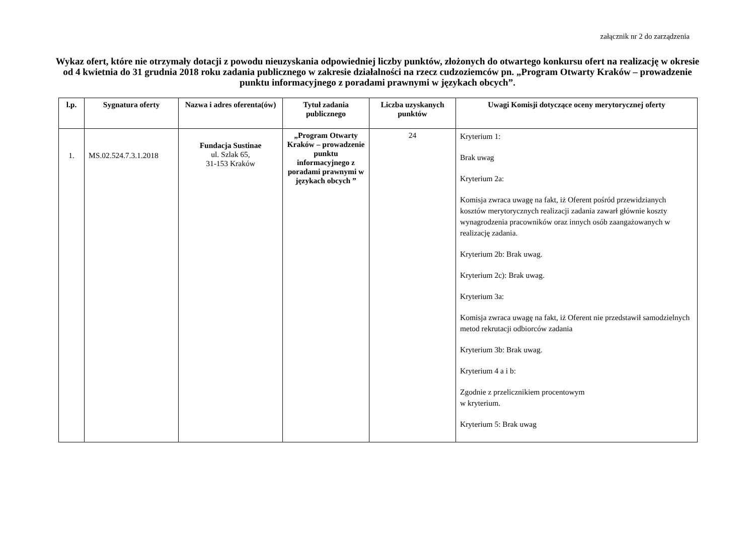załącznik nr 2 do zarządzenia
Wykaz ofert, które nie otrzymały dotacji z powodu nieuzyskania odpowiedniej liczby punktów, złożonych do otwartego konkursu ofert na realizację w okresie od 4 kwietnia do 31 grudnia 2018 roku zadania publicznego w zakresie działalności na rzecz cudzoziemców pn. „Program Otwarty Kraków – prowadzenie punktu informacyjnego z poradami prawnymi w językach obcych”.
| l.p. | Sygnatura oferty | Nazwa i adres oferenta(ów) | Tytuł zadania publicznego | Liczba uzyskanych punktów | Uwagi Komisji dotyczące oceny merytorycznej oferty |
| --- | --- | --- | --- | --- | --- |
| 1. | MS.02.524.7.3.1.2018 | Fundacja Sustinae ul. Szlak 65, 31-153 Kraków | „Program Otwarty Kraków – prowadzenie punktu informacyjnego z poradami prawnymi w językach obcych ” | 24 | Kryterium 1: Brak uwag Kryterium 2a: Komisja zwraca uwagę na fakt, iż Oferent pośród przewidzianych kosztów merytorycznych realizacji zadania zawarł głównie koszty wynagrodzenia pracowników oraz innych osób zaangażowanych w realizację zadania. Kryterium 2b: Brak uwag. Kryterium 2c): Brak uwag. Kryterium 3a: Komisja zwraca uwagę na fakt, iż Oferent nie przedstawił samodzielnych metod rekrutacji odbiorców zadania Kryterium 3b: Brak uwag. Kryterium 4 a i b: Zgodnie z przelicznikiem procentowym w kryterium. Kryterium 5: Brak uwag |